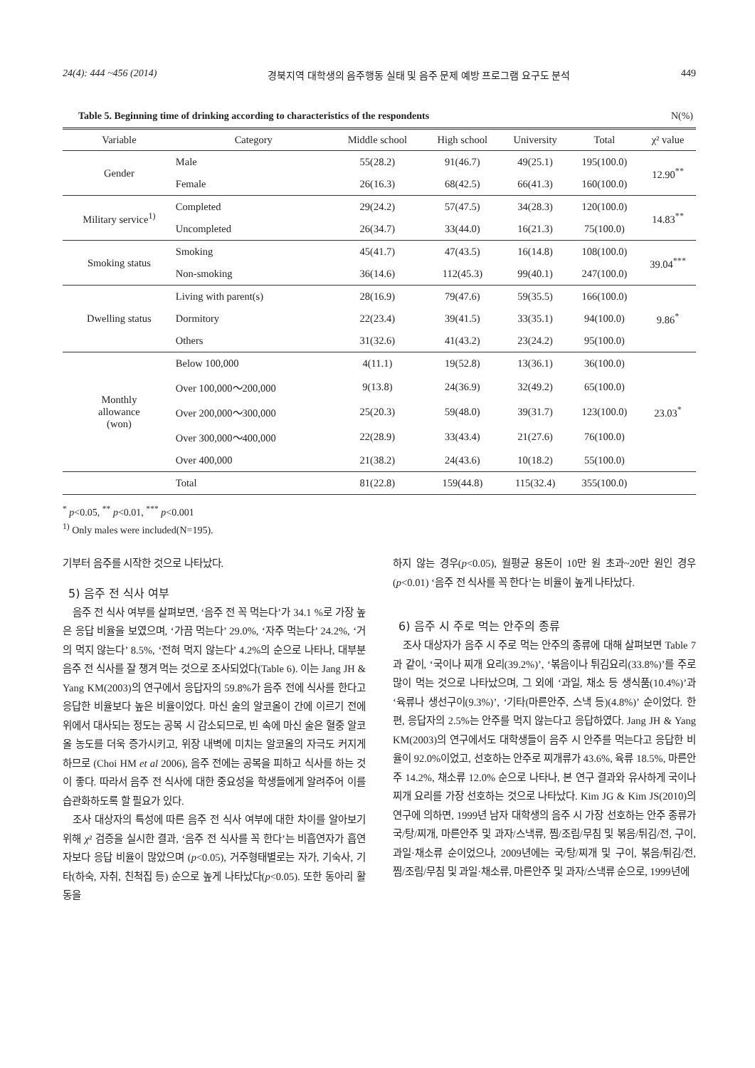24(4): 444 ~456 (2014) 경북지역 대학생의 음주행동 실태 및 음주 문제 예방 프로그램 요구도 분석 449
Table 5. Beginning time of drinking according to characteristics of the respondents N(%)
| Variable | Category | Middle school | High school | University | Total | χ² value |
| --- | --- | --- | --- | --- | --- | --- |
| Gender | Male | 55(28.2) | 91(46.7) | 49(25.1) | 195(100.0) | 12.90<sup>**</sup> |
| | Female | 26(16.3) | 68(42.5) | 66(41.3) | 160(100.0) | |
| Military service<sup>1)</sup> | Completed | 29(24.2) | 57(47.5) | 34(28.3) | 120(100.0) | 14.83<sup>**</sup> |
| | Uncompleted | 26(34.7) | 33(44.0) | 16(21.3) | 75(100.0) | |
| Smoking status | Smoking | 45(41.7) | 47(43.5) | 16(14.8) | 108(100.0) | 39.04<sup>***</sup> |
| | Non-smoking | 36(14.6) | 112(45.3) | 99(40.1) | 247(100.0) | |
| Dwelling status | Living with parent(s) | 28(16.9) | 79(47.6) | 59(35.5) | 166(100.0) | 9.86<sup>*</sup> |
| | Dormitory | 22(23.4) | 39(41.5) | 33(35.1) | 94(100.0) | |
| | Others | 31(32.6) | 41(43.2) | 23(24.2) | 95(100.0) | |
| Monthly allowance (won) | Below 100,000 | 4(11.1) | 19(52.8) | 13(36.1) | 36(100.0) | 23.03<sup>*</sup> |
| | Over 100,000～200,000 | 9(13.8) | 24(36.9) | 32(49.2) | 65(100.0) | |
| | Over 200,000～300,000 | 25(20.3) | 59(48.0) | 39(31.7) | 123(100.0) | |
| | Over 300,000～400,000 | 22(28.9) | 33(43.4) | 21(27.6) | 76(100.0) | |
| | Over 400,000 | 21(38.2) | 24(43.6) | 10(18.2) | 55(100.0) | |
| | Total | 81(22.8) | 159(44.8) | 115(32.4) | 355(100.0) | |
<sup>*</sup> p<0.05, <sup>**</sup> p<0.01, <sup>***</sup> p<0.001
<sup>1)</sup> Only males were included(N=195).
기부터 음주를 시작한 것으로 나타났다.
5) 음주 전 식사 여부
음주 전 식사 여부를 살펴보면, ‘음주 전 꼭 먹는다’가 34.1 %로 가장 높은 응답 비율을 보였으며, ‘가끔 먹는다’ 29.0%, ‘자주 먹는다’ 24.2%, ‘거의 먹지 않는다’ 8.5%, ‘전혀 먹지 않는다’ 4.2%의 순으로 나타나, 대부분 음주 전 식사를 잘 챙겨 먹는 것으로 조사되었다(Table 6). 이는 Jang JH & Yang KM(2003)의 연구에서 응답자의 59.8%가 음주 전에 식사를 한다고 응답한 비율보다 높은 비율이었다. 마신 술의 알코올이 간에 이르기 전에 위에서 대사되는 정도는 공복 시 감소되므로, 빈 속에 마신 술은 혈중 알코올 농도를 더욱 증가시키고, 위장 내벽에 미치는 알코올의 자극도 커지게 하므로 (Choi HM et al 2006), 음주 전에는 공복을 피하고 식사를 하는 것이 좋다. 따라서 음주 전 식사에 대한 중요성을 학생들에게 알려주어 이를 습관화하도록 할 필요가 있다.
조사 대상자의 특성에 따른 음주 전 식사 여부에 대한 차이를 알아보기 위해 χ² 검증을 실시한 결과, ‘음주 전 식사를 꼭 한다’는 비흡연자가 흡연자보다 응답 비율이 많았으며 (p<0.05), 거주형태별로는 자가, 기숙사, 기타(하숙, 자취, 친척집 등) 순으로 높게 나타났다(p<0.05). 또한 동아리 활동을
하지 않는 경우(p<0.05), 월평균 용돈이 10만 원 초과~20만 원인 경우(p<0.01) ‘음주 전 식사를 꼭 한다’는 비율이 높게 나타났다.
6) 음주 시 주로 먹는 안주의 종류
조사 대상자가 음주 시 주로 먹는 안주의 종류에 대해 살펴보면 Table 7과 같이, ‘국이나 찌개 요리(39.2%)’, ‘볶음이나 튀김요리(33.8%)’를 주로 많이 먹는 것으로 나타났으며, 그 외에 ‘과일, 채소 등 생식품(10.4%)’과 ‘육류나 생선구이(9.3%)’, ‘기타(마른안주, 스낵 등)(4.8%)’ 순이었다. 한편, 응답자의 2.5%는 안주를 먹지 않는다고 응답하였다. Jang JH & Yang KM(2003)의 연구에서도 대학생들이 음주 시 안주를 먹는다고 응답한 비율이 92.0%이었고, 선호하는 안주로 찌개류가 43.6%, 육류 18.5%, 마른안주 14.2%, 채소류 12.0% 순으로 나타나, 본 연구 결과와 유사하게 국이나 찌개 요리를 가장 선호하는 것으로 나타났다. Kim JG & Kim JS(2010)의 연구에 의하면, 1999년 남자 대학생의 음주 시 가장 선호하는 안주 종류가 국/탕/찌개, 마른안주 및 과자/스낵류, 찜/조림/무침 및 볶음/튀김/전, 구이, 과일·채소류 순이었으나, 2009년에는 국/탕/찌개 및 구이, 볶음/튀김/전, 찜/조림/무침 및 과일·채소류, 마른안주 및 과자/스낵류 순으로, 1999년에